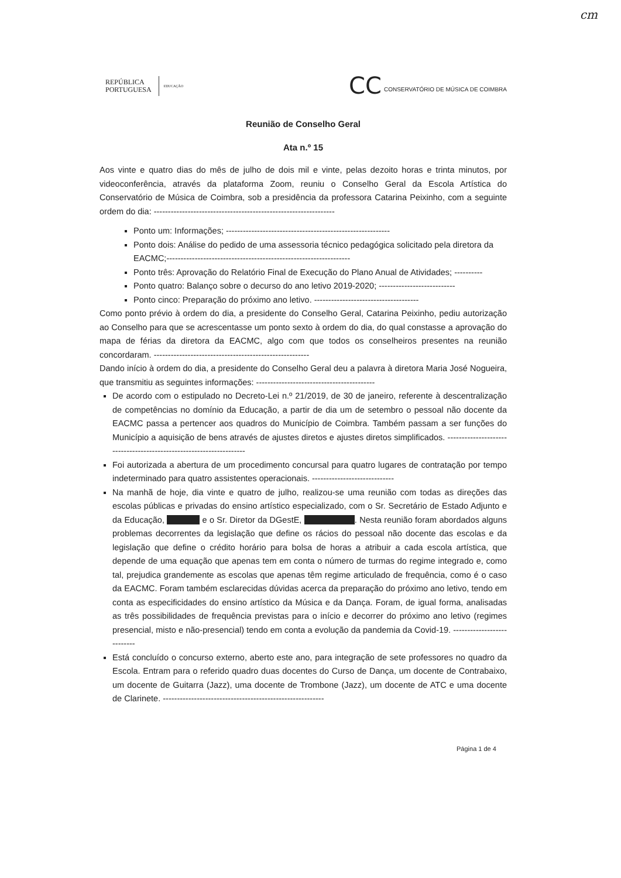cm
REPÚBLICA
PORTUGUESA
EDUCAÇÃO
CC CONSERVATÓRIO DE MÚSICA DE COIMBRA
Reunião de Conselho Geral
Ata n.º 15
Aos vinte e quatro dias do mês de julho de dois mil e vinte, pelas dezoito horas e trinta minutos, por videoconferência, através da plataforma Zoom, reuniu o Conselho Geral da Escola Artística do Conservatório de Música de Coimbra, sob a presidência da professora Catarina Peixinho, com a seguinte ordem do dia: ----------------------------------------------------------------
Ponto um: Informações; ----------------------------------------------------------
Ponto dois: Análise do pedido de uma assessoria técnico pedagógica solicitado pela diretora da EACMC;-----------------------------------------------------------------
Ponto três: Aprovação do Relatório Final de Execução do Plano Anual de Atividades; ----------
Ponto quatro: Balanço sobre o decurso do ano letivo 2019-2020; ---------------------------
Ponto cinco: Preparação do próximo ano letivo. -------------------------------------
Como ponto prévio à ordem do dia, a presidente do Conselho Geral, Catarina Peixinho, pediu autorização ao Conselho para que se acrescentasse um ponto sexto à ordem do dia, do qual constasse a aprovação do mapa de férias da diretora da EACMC, algo com que todos os conselheiros presentes na reunião concordaram. -------------------------------------------------------
Dando início à ordem do dia, a presidente do Conselho Geral deu a palavra à diretora Maria José Nogueira, que transmitiu as seguintes informações: ------------------------------------------
De acordo com o estipulado no Decreto-Lei n.º 21/2019, de 30 de janeiro, referente à descentralização de competências no domínio da Educação, a partir de dia um de setembro o pessoal não docente da EACMC passa a pertencer aos quadros do Município de Coimbra. Também passam a ser funções do Município a aquisição de bens através de ajustes diretos e ajustes diretos simplificados. --------------------------------------------------------------------
Foi autorizada a abertura de um procedimento concursal para quatro lugares de contratação por tempo indeterminado para quatro assistentes operacionais. -----------------------------
Na manhã de hoje, dia vinte e quatro de julho, realizou-se uma reunião com todas as direções das escolas públicas e privadas do ensino artístico especializado, com o Sr. Secretário de Estado Adjunto e da Educação, e o Sr. Diretor da DGestE, . Nesta reunião foram abordados alguns problemas decorrentes da legislação que define os rácios do pessoal não docente das escolas e da legislação que define o crédito horário para bolsa de horas a atribuir a cada escola artística, que depende de uma equação que apenas tem em conta o número de turmas do regime integrado e, como tal, prejudica grandemente as escolas que apenas têm regime articulado de frequência, como é o caso da EACMC. Foram também esclarecidas dúvidas acerca da preparação do próximo ano letivo, tendo em conta as especificidades do ensino artístico da Música e da Dança. Foram, de igual forma, analisadas as três possibilidades de frequência previstas para o início e decorrer do próximo ano letivo (regimes presencial, misto e não-presencial) tendo em conta a evolução da pandemia da Covid-19. ---------------------------
Está concluído o concurso externo, aberto este ano, para integração de sete professores no quadro da Escola. Entram para o referido quadro duas docentes do Curso de Dança, um docente de Contrabaixo, um docente de Guitarra (Jazz), uma docente de Trombone (Jazz), um docente de ATC e uma docente de Clarinete. ---------------------------------------------------------
Página 1 de 4